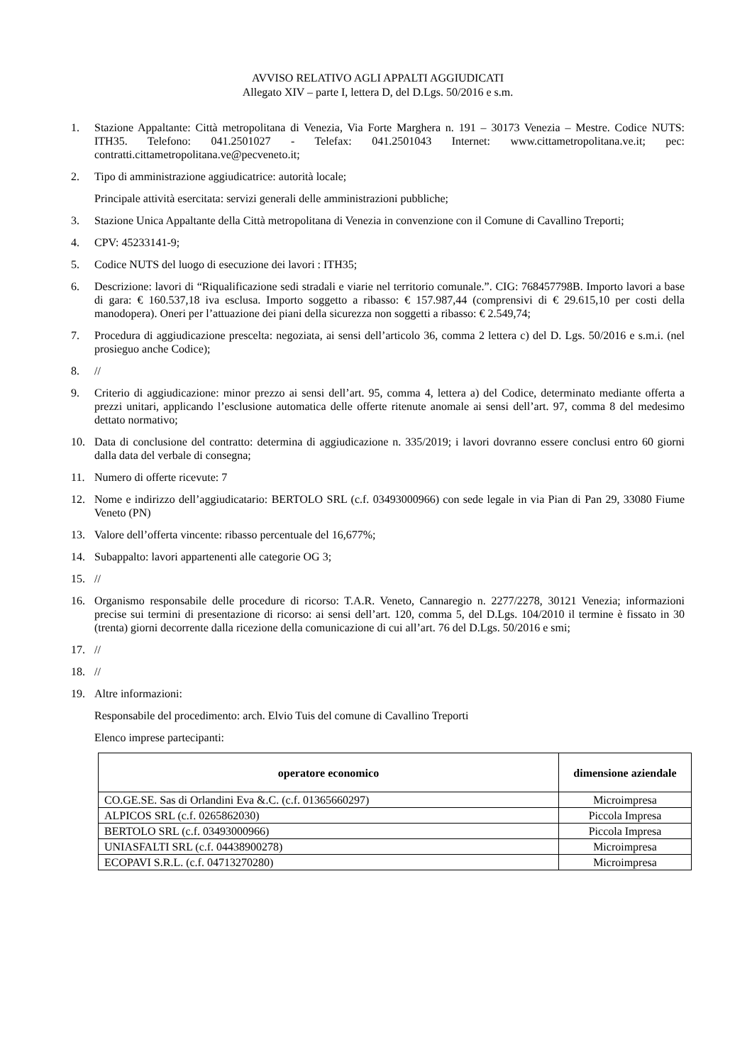AVVISO RELATIVO AGLI APPALTI AGGIUDICATI
Allegato XIV – parte I, lettera D, del D.Lgs. 50/2016 e s.m.
1. Stazione Appaltante: Città metropolitana di Venezia, Via Forte Marghera n. 191 – 30173 Venezia – Mestre. Codice NUTS: ITH35. Telefono: 041.2501027 - Telefax: 041.2501043 Internet: www.cittametropolitana.ve.it; pec: contratti.cittametropolitana.ve@pecveneto.it;
2. Tipo di amministrazione aggiudicatrice: autorità locale;
Principale attività esercitata: servizi generali delle amministrazioni pubbliche;
3. Stazione Unica Appaltante della Città metropolitana di Venezia in convenzione con il Comune di Cavallino Treporti;
4. CPV: 45233141-9;
5. Codice NUTS del luogo di esecuzione dei lavori : ITH35;
6. Descrizione: lavori di “Riqualificazione sedi stradali e viarie nel territorio comunale.”. CIG: 768457798B. Importo lavori a base di gara: € 160.537,18 iva esclusa. Importo soggetto a ribasso: € 157.987,44 (comprensivi di € 29.615,10 per costi della manodopera). Oneri per l’attuazione dei piani della sicurezza non soggetti a ribasso: € 2.549,74;
7. Procedura di aggiudicazione prescelta: negoziata, ai sensi dell’articolo 36, comma 2 lettera c) del D. Lgs. 50/2016 e s.m.i. (nel prosieguo anche Codice);
8. //
9. Criterio di aggiudicazione: minor prezzo ai sensi dell’art. 95, comma 4, lettera a) del Codice, determinato mediante offerta a prezzi unitari, applicando l’esclusione automatica delle offerte ritenute anomale ai sensi dell’art. 97, comma 8 del medesimo dettato normativo;
10. Data di conclusione del contratto: determina di aggiudicazione n. 335/2019; i lavori dovranno essere conclusi entro 60 giorni dalla data del verbale di consegna;
11. Numero di offerte ricevute: 7
12. Nome e indirizzo dell’aggiudicatario: BERTOLO SRL (c.f. 03493000966) con sede legale in via Pian di Pan 29, 33080 Fiume Veneto (PN)
13. Valore dell’offerta vincente: ribasso percentuale del 16,677%;
14. Subappalto: lavori appartenenti alle categorie OG 3;
15. //
16. Organismo responsabile delle procedure di ricorso: T.A.R. Veneto, Cannaregio n. 2277/2278, 30121 Venezia; informazioni precise sui termini di presentazione di ricorso: ai sensi dell’art. 120, comma 5, del D.Lgs. 104/2010 il termine è fissato in 30 (trenta) giorni decorrente dalla ricezione della comunicazione di cui all’art. 76 del D.Lgs. 50/2016 e smi;
17. //
18. //
19. Altre informazioni:
Responsabile del procedimento: arch. Elvio Tuis del comune di Cavallino Treporti
Elenco imprese partecipanti:
| operatore economico | dimensione aziendale |
| --- | --- |
| CO.GE.SE. Sas di Orlandini Eva &.C. (c.f. 01365660297) | Microimpresa |
| ALPICOS SRL (c.f. 0265862030) | Piccola Impresa |
| BERTOLO SRL (c.f. 03493000966) | Piccola Impresa |
| UNIASFALTI SRL (c.f. 04438900278) | Microimpresa |
| ECOPAVI S.R.L. (c.f. 04713270280) | Microimpresa |